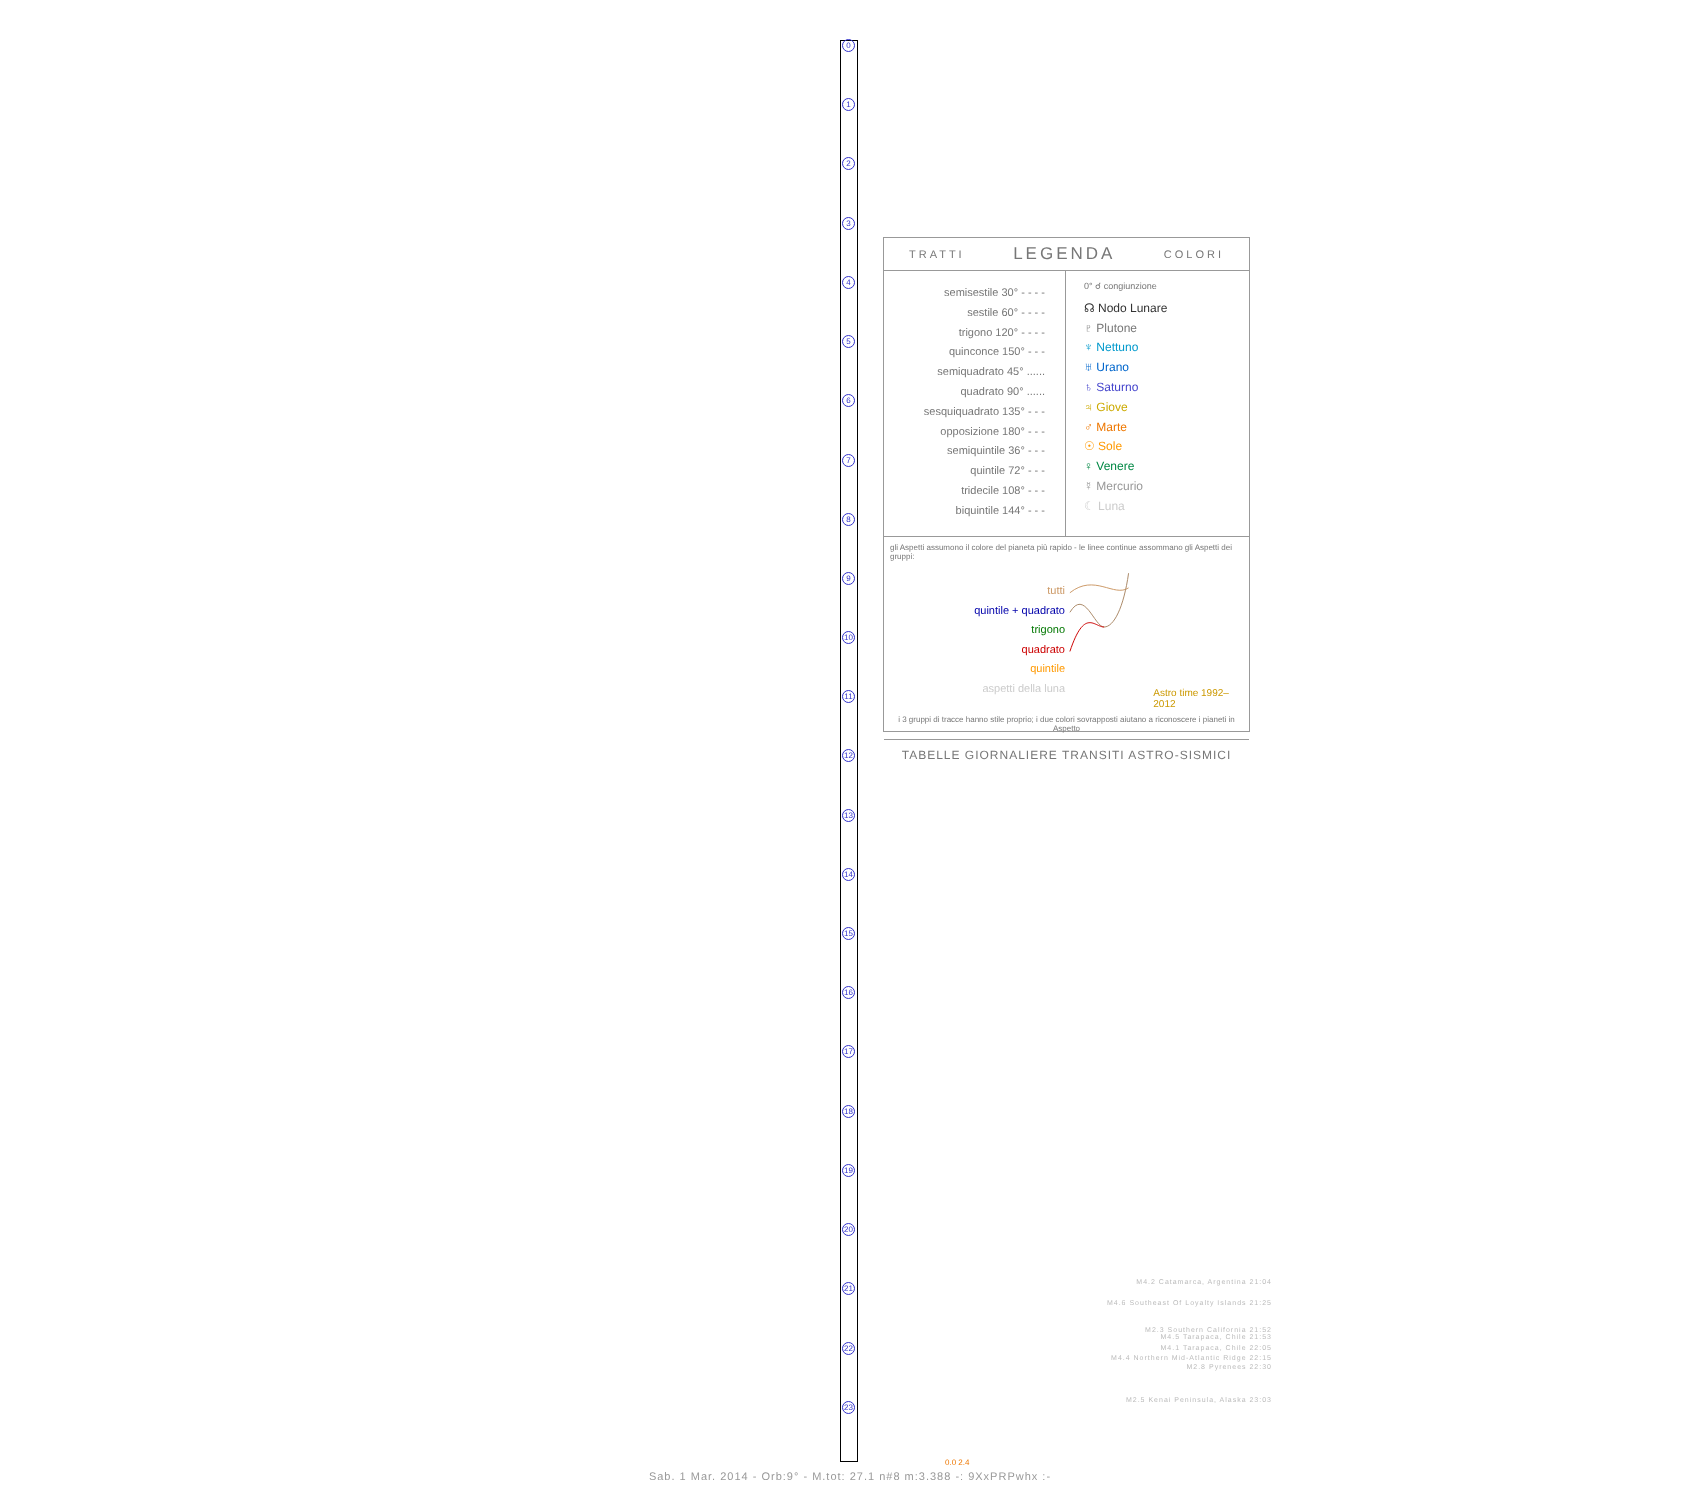0
1
2
3
4
5
6
7
8
9
10
11
12
13
14
15
16
17
18
19
20
21
22
23
TRATTI LEGENDA COLORI
semisestile 30° - - - -
sestile 60° - - - -
trigono 120° - - - -
quinconce 150° - - -
semiquadrato 45° ......
quadrato 90° ......
sesquiquadrato 135° - - -
opposizione 180° - - -
semiquintile 36° - - -
quintile 72° - - -
tridecile 108° - - -
biquintile 144° - - -
0° ☌ congiunzione
☊ Nodo Lunare
♇ Plutone
♆ Nettuno
♅ Urano
♄ Saturno
♃ Giove
♂ Marte
☉ Sole
♀ Venere
☿ Mercurio
☾ Luna
gli Aspetti assumono il colore del pianeta più rapido - le linee continue assommano gli Aspetti dei gruppi:
tutti
quintile + quadrato
trigono
quadrato
quintile
aspetti della luna
Astro time 1992–2012
i 3 gruppi di tracce hanno stile proprio; i due colori sovrapposti aiutano a riconoscere i pianeti in Aspetto
TABELLE GIORNALIERE TRANSITI ASTRO-SISMICI
M4.2 Catamarca, Argentina 21:04
M4.6 Southeast Of Loyalty Islands 21:25
M2.3 Southern California 21:52
M4.5 Tarapaca, Chile 21:53
M4.1 Tarapaca, Chile 22:05
M4.4 Northern Mid-Atlantic Ridge 22:15
M2.8 Pyrenees 22:30
M2.5 Kenai Peninsula, Alaska 23:03
0.0 2.4
Sab. 1 Mar. 2014 - Orb:9° - M.tot: 27.1 n#8 m:3.388 -: 9XxPRPwhx :-